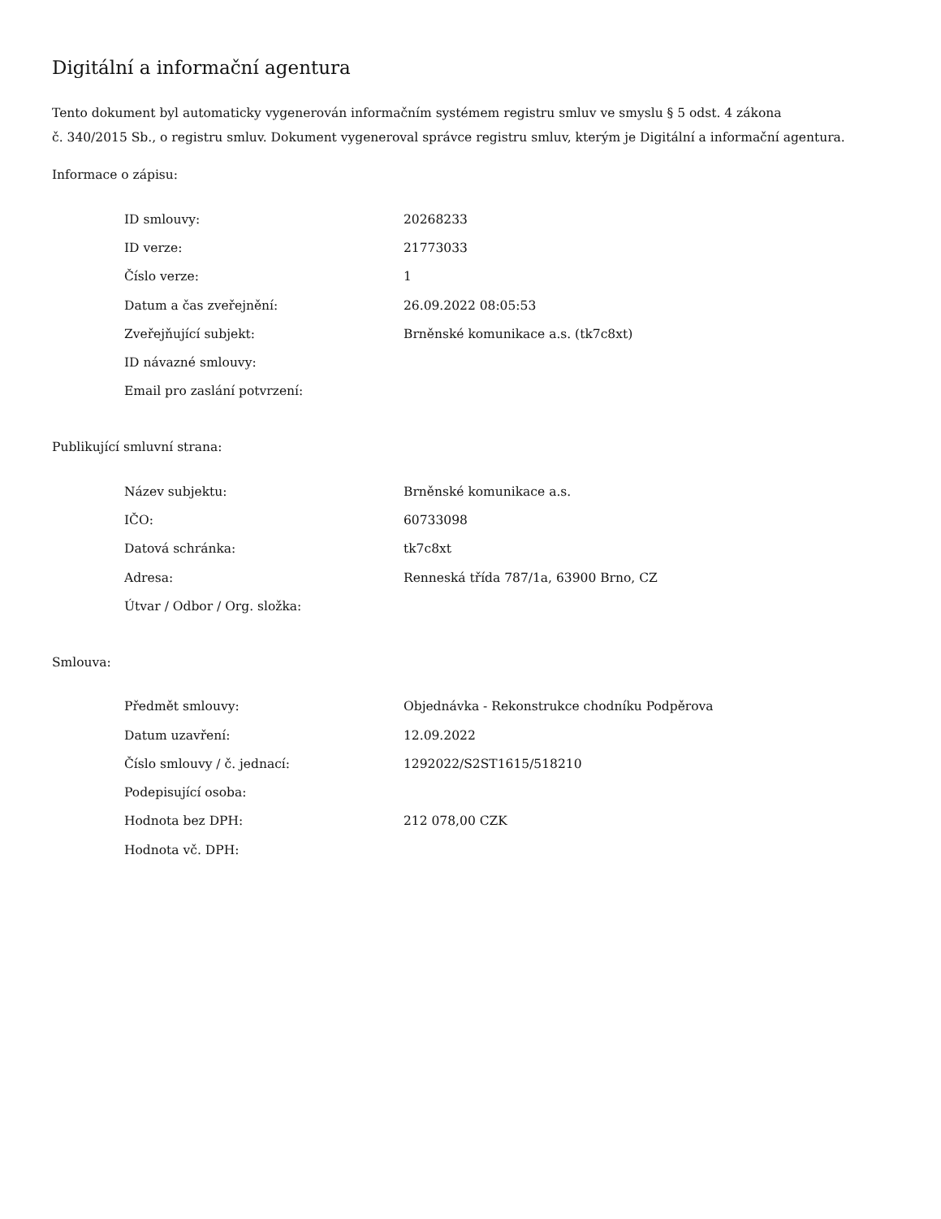Digitální a informační agentura
Tento dokument byl automaticky vygenerován informačním systémem registru smluv ve smyslu § 5 odst. 4 zákona
č. 340/2015 Sb., o registru smluv. Dokument vygeneroval správce registru smluv, kterým je Digitální a informační agentura.
Informace o zápisu:
| ID smlouvy: | 20268233 |
| ID verze: | 21773033 |
| Číslo verze: | 1 |
| Datum a čas zveřejnění: | 26.09.2022 08:05:53 |
| Zveřejňující subjekt: | Brněnské komunikace a.s. (tk7c8xt) |
| ID návazné smlouvy: | |
| Email pro zaslání potvrzení: | |
Publikující smluvní strana:
| Název subjektu: | Brněnské komunikace a.s. |
| IČO: | 60733098 |
| Datová schránka: | tk7c8xt |
| Adresa: | Renneská třída 787/1a, 63900 Brno, CZ |
| Útvar / Odbor / Org. složka: | |
Smlouva:
| Předmět smlouvy: | Objednávka - Rekonstrukce chodníku Podpěrova |
| Datum uzavření: | 12.09.2022 |
| Číslo smlouvy / č. jednací: | 1292022/S2ST1615/518210 |
| Podepisující osoba: | |
| Hodnota bez DPH: | 212 078,00 CZK |
| Hodnota vč. DPH: | |